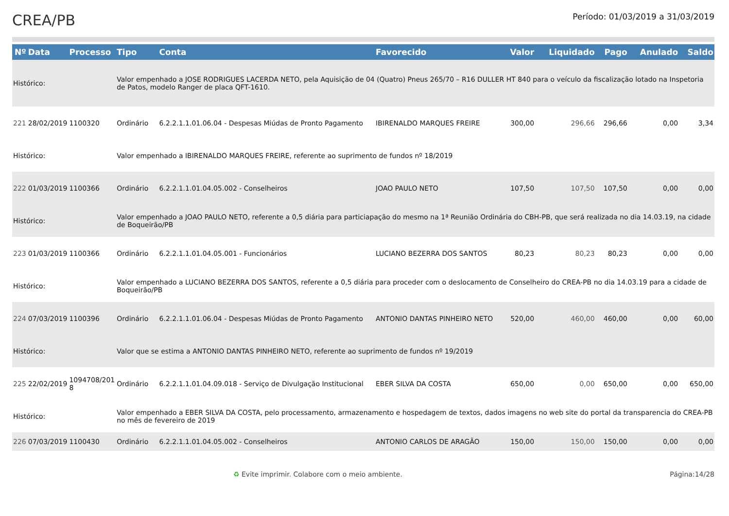CREA/PB
Período: 01/03/2019 a 31/03/2019
| Nº | Data | Processo | Tipo | Conta | Favorecido | Valor | Liquidado | Pago | Anulado | Saldo |
| --- | --- | --- | --- | --- | --- | --- | --- | --- | --- | --- |
| Histórico: | | | Valor empenhado a JOSE RODRIGUES LACERDA NETO, pela Aquisição de 04 (Quatro) Pneus 265/70 – R16 DULLER HT 840 para o veículo da fiscalização lotado na Inspetoria de Patos, modelo Ranger de placa QFT-1610. | | | | | | | |
| 221 | 28/02/2019 | 1100320 | Ordinário | 6.2.2.1.1.01.06.04 - Despesas Miúdas de Pronto Pagamento | IBIRENALDO MARQUES FREIRE | 300,00 | 296,66 | 296,66 | 0,00 | 3,34 |
| Histórico: | | | Valor empenhado a IBIRENALDO MARQUES FREIRE, referente ao suprimento de fundos nº 18/2019 | | | | | | | |
| 222 | 01/03/2019 | 1100366 | Ordinário | 6.2.2.1.1.01.04.05.002 - Conselheiros | JOAO PAULO NETO | 107,50 | 107,50 | 107,50 | 0,00 | 0,00 |
| Histórico: | | | Valor empenhado a JOAO PAULO NETO, referente a 0,5 diária para particiapação do mesmo na 1ª Reunião Ordinária do CBH-PB, que será realizada no dia 14.03.19, na cidade de Boqueirão/PB | | | | | | | |
| 223 | 01/03/2019 | 1100366 | Ordinário | 6.2.2.1.1.01.04.05.001 - Funcionários | LUCIANO BEZERRA DOS SANTOS | 80,23 | 80,23 | 80,23 | 0,00 | 0,00 |
| Histórico: | | | Valor empenhado a LUCIANO BEZERRA DOS SANTOS, referente a 0,5 diária para proceder com o deslocamento de Conselheiro do CREA-PB no dia 14.03.19 para a cidade de Boqueirão/PB | | | | | | | |
| 224 | 07/03/2019 | 1100396 | Ordinário | 6.2.2.1.1.01.06.04 - Despesas Miúdas de Pronto Pagamento | ANTONIO DANTAS PINHEIRO NETO | 520,00 | 460,00 | 460,00 | 0,00 | 60,00 |
| Histórico: | | | Valor que se estima a ANTONIO DANTAS PINHEIRO NETO, referente ao suprimento de fundos nº 19/2019 | | | | | | | |
| 225 | 22/02/2019 | 1094708/201 8 | Ordinário | 6.2.2.1.1.01.04.09.018 - Serviço de Divulgação Institucional | EBER SILVA DA COSTA | 650,00 | 0,00 | 650,00 | 0,00 | 650,00 |
| Histórico: | | | Valor empenhado a EBER SILVA DA COSTA, pelo processamento, armazenamento e hospedagem de textos, dados imagens no web site do portal da transparencia do CREA-PB no mês de fevereiro de 2019 | | | | | | | |
| 226 | 07/03/2019 | 1100430 | Ordinário | 6.2.2.1.1.01.04.05.002 - Conselheiros | ANTONIO CARLOS DE ARAGÃO | 150,00 | 150,00 | 150,00 | 0,00 | 0,00 |
♻ Evite imprimir. Colabore com o meio ambiente. Página:14/28